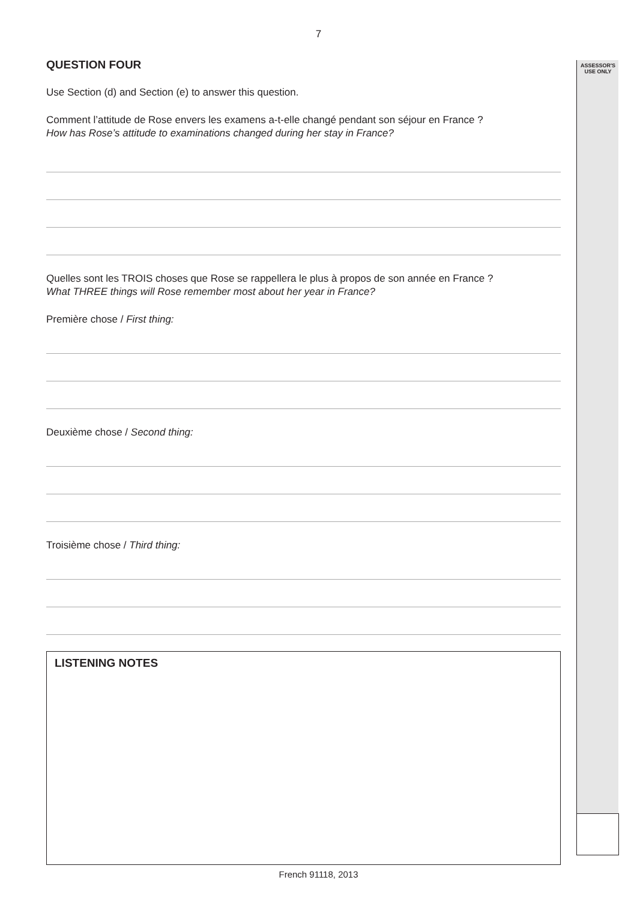7
ASSESSOR'S
USE ONLY
QUESTION FOUR
Use Section (d) and Section (e) to answer this question.
Comment l’attitude de Rose envers les examens a-t-elle changé pendant son séjour en France ?
How has Rose’s attitude to examinations changed during her stay in France?
Quelles sont les TROIS choses que Rose se rappellera le plus à propos de son année en France ?
What THREE things will Rose remember most about her year in France?
Première chose / First thing:
Deuxième chose / Second thing:
Troisième chose / Third thing:
LISTENING NOTES
French 91118, 2013